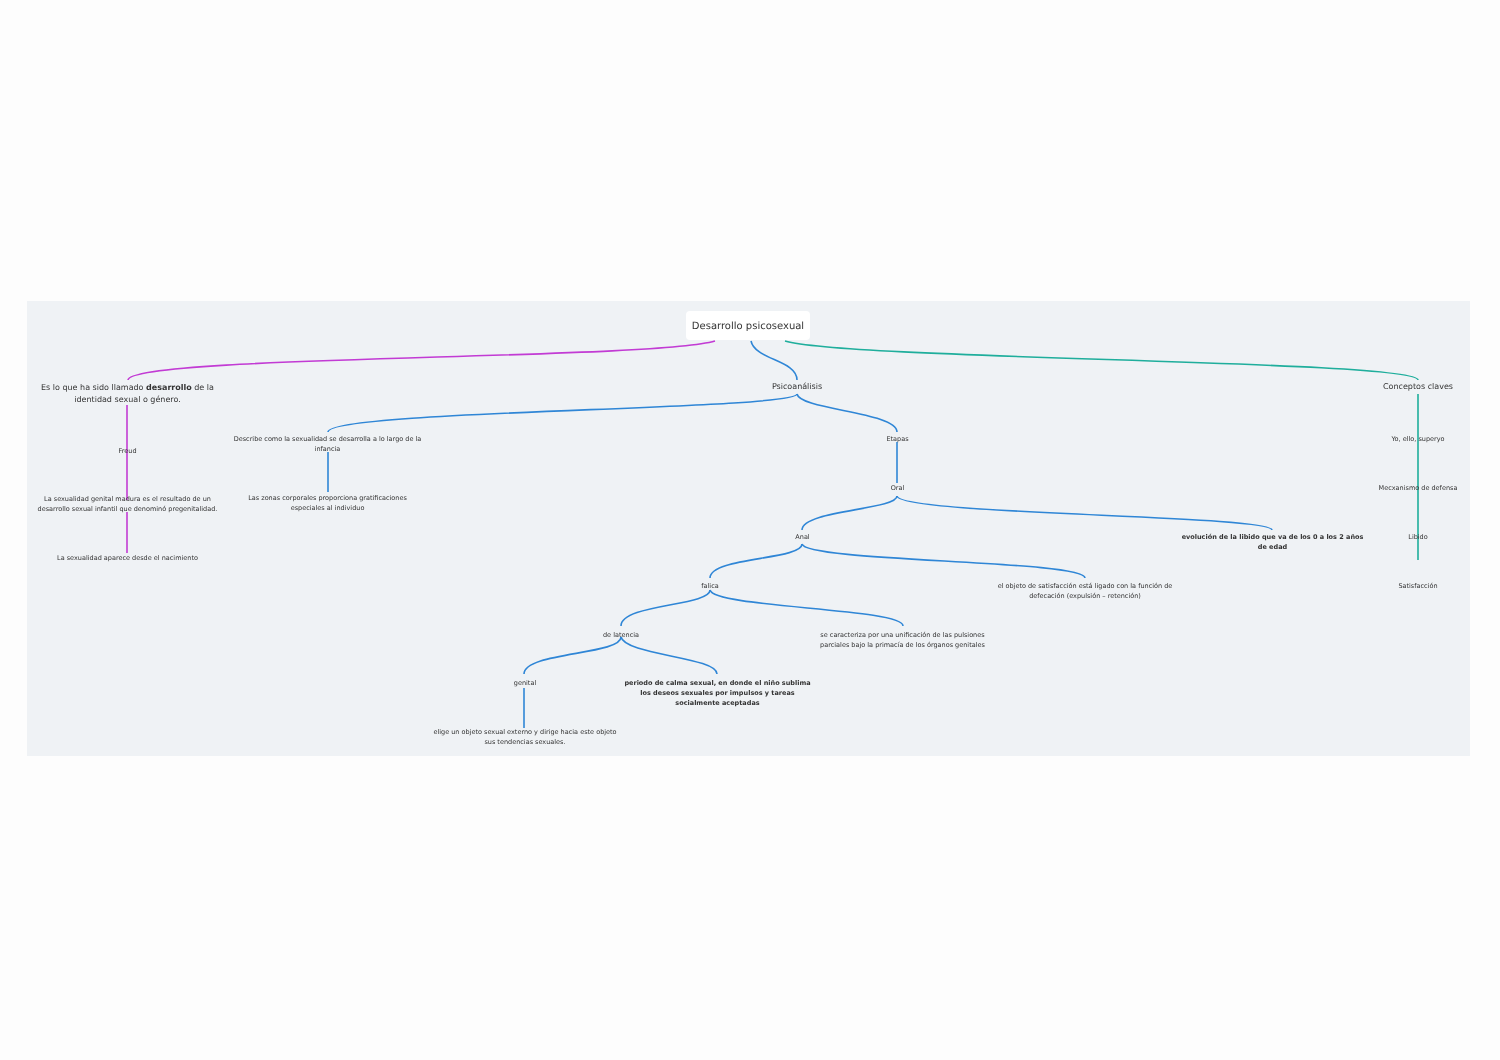Desarrollo psicosexual
Es lo que ha sido llamado desarrollo de la identidad sexual o género.
Freud
La sexualidad genital madura es el resultado de un desarrollo sexual infantil que denominó pregenitalidad.
La sexualidad aparece desde el nacimiento
Psicoanálisis
Describe como la sexualidad se desarrolla a lo largo de la infancia
Las zonas corporales proporciona gratificaciones especiales al individuo
Etapas
Oral
Anal
evolución de la libido que va de los 0 a los 2 años de edad
falica
el objeto de satisfacción está ligado con la función de defecación (expulsión – retención)
de latencia
se caracteriza por una unificación de las pulsiones parciales bajo la primacía de los órganos genitales
genital
periodo de calma sexual, en donde el niño sublima los deseos sexuales por impulsos y tareas socialmente aceptadas
elige un objeto sexual externo y dirige hacia este objeto sus tendencias sexuales.
Conceptos claves
Yo, ello, superyo
Mecxanismo de defensa
Libido
Satisfacción